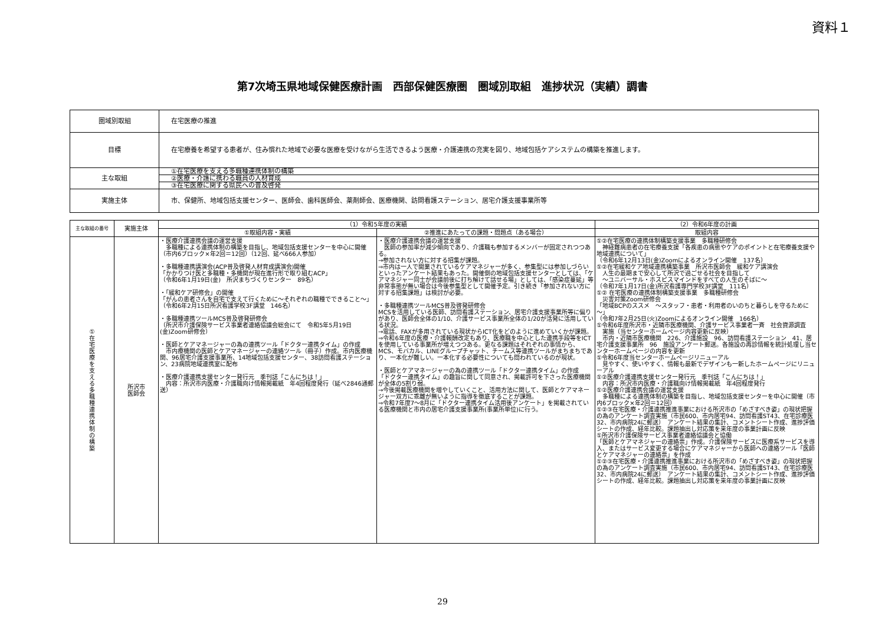資料１
第7次埼玉県地域保健医療計画　西部保健医療圏　圏域別取組　進捗状況（実績）調書
| 圏域別取組 | 在宅医療の推進 |
| 目標 | 在宅療養を希望する患者が、住み慣れた地域で必要な医療を受けながら生活できるよう医療・介護連携の充実を図り、地域包括ケアシステムの構築を推進します。 |
| 主な取組 | ①在宅医療を支える多職種連携体制の構築 ②医療・介護に携わる職員の人材育成 ③在宅医療に関する県民への普及啓発 |
| 実施主体 | 市、保健所、地域包括支援センター、医師会、歯科医師会、薬剤師会、医療機関、訪問看護ステーション、居宅介護支援事業所等 |
| 主な取組の番号 | 実施主体 | （1）令和5年度の実績 | | （2）令和6年度の計画 |
| --- | --- | --- | --- | --- |
| | | ①取組内容・実績 | ②推進にあたっての課題・問題点（ある場合） | 取組内容 |
| ① 在 宅 医 療 を 支 え る 多 職 種 連 携 体 制 の 構 築 | 所沢市 医師会 | ・医療介護連携会議の運営支援 多職種による連携体制の構築を目指し、地域包括支援センターを中心に開催 （市内6ブロック×年2回＝12回）（12回、延べ666人参加） ・多職種連携講演会(ACP普及啓発人材育成講演会)開催 「かかりつけ医と多職種・多機関が現在進行形で取り組むACP」 （令和6年1月19日(金) 所沢まちづくりセンター 89名） ・「緩和ケア研修会」の開催 「がんの患者さんを自宅で支えて行くために～それぞれの職種でできること～」 （令和6年2月15日所沢看護学校3F講堂 146名） ・多職種連携ツールMCS普及啓発研修会 （所沢市介護保険サービス事業者連絡協議会総会にて 令和5年5月19日(金)Zoom研修会） ・医師とケアマネージャーの為の連携ツール「ドクター連携タイム」の作成 市内療機関の医師とケアマネージャーの連絡ツール（冊子）作成。市内医療機関、96居宅介護支援事業所、14地域包括支援センター、38訪問看護ステーション、23病院地域連携室に配布 ・医療介護連携支援センター発行元 季刊誌「こんにちは！」 内容：所沢市内医療・介護職向け情報掲載紙 年4回程度発行（延べ2846通郵送） | ・医療介護連携会議の運営支援 医師の参加率が減少傾向であり、介護職も参加するメンバーが固定されつつある。 →参加されない方に対する招集が課題。 ⇒市内は一人で開業されているケアマネジャーが多く、参集型には参加しづらいといったアンケート結果もあった。開催側の地域包括支援センターとしては、「ケアマネジャー同士が会議前後に打ち解けて話せる場」としては、「感染症蔓延」等非常事態が無い場合は今後参集型として開催予定。引き続き「参加されない方に対する招集課題」は検討が必要。 ・多職種連携ツールMCS普及啓発研修会 MCSを活用している医師、訪問看護ステーション、居宅介護支援事業所等に偏りがあり、医師会全体の1/10、介護サービス事業所全体の1/20が活発に活用している状況。 →電話、FAXが多用されている現状からICT化をどのように進めていくかが課題。 ⇒令和6年度の医療・介護報酬改定もあり、医療職を中心とした連携手段等をICTを使用している事業所が増えつつある。更なる課題はそれぞれの事情から、MCS、モバカル、LINEグループチャット、チームス等連携ツールがまちまちであり、一本化が難しい。一本化する必要性についても問われているのが現状。 ・医師とケアマネージャーの為の連携ツール「ドクター連携タイム」の作成 「ドクター連携タイム」の趣旨に関して同意され、掲載許可を下さった医療機関が全体の5割り弱。 →今後掲載医療機関を増やしていくこと、活用方法に関して、医師とケアマネージャー双方に乖離が無いように指導を徹底することが課題。 ⇒令和7年度7～8月に「ドクター連携タイム活用後アンケート」を掲載されている医療機関と市内の居宅介護支援事業所(事業所単位)に行う。 | ①②在宅医療の連携体制構築支援事業 多職種研修会 神経難病患者の在宅療養支援「各疾患の病態やケアのポイントと在宅療養支援や地域連携について」 （令和6年12月13日(金)Zoomによるオンライン開催 137名） ①②在宅緩和ケア地域連携構築事業 所沢市医師会 緩和ケア講演会 人生の最期まで安心して所沢で過ごせる社会を目指して ～ユニバーサル・ホスピスマインドをすべての人生のそばに～ （令和7年1月17日(金)所沢看護専門学校3F講堂 111名） ①② 在宅医療の連携体制構築支援事業 多職種研修会 災害対策Zoom研修会 「地域BCPのススメ ～スタッフ・患者・利用者のいのちと暮らしを守るために～」 （令和7年2月25日(火)Zoomによるオンライン開催 166名） ①令和6年度所沢市・近隣市医療機関、介護サービス事業者一斉 社会資源調査 実施（当センターホームページ内容更新に反映） 市内・近隣市医療機関 226、介護施設 96、訪問看護ステーション 41、居宅介護支援事業所 96 施設アンケート郵送。各施設の再診情報を統計処理し当センターホームページの内容を更新 ①令和6年度当センターホームページリニューアル 見やすく、使いやすく、情報も最新でデザインも一新したホームページにリニューアル ①②医療介護連携支援センター発行元 季刊誌「こんにちは！」 内容：所沢市内医療・介護職向け情報掲載紙 年4回程度発行 ①②医療介護連携会議の運営支援 多職種による連携体制の構築を目指し、地域包括支援センターを中心に開催（市内6ブロック×年2回＝12回） ①②③在宅医療・介護連携推進事業における所沢市の「めざすべき姿」の現状把握の為のアンケート調査実施（市民600、市内居宅94、訪問看護ST43、在宅診療医32、市内病院24に郵送） アンケート結果の集計、コメントシート作成、進捗評価シートの作成、経年比較。課題抽出し対応策を来年度の事業計画に反映 ①所沢市介護保険サービス事業者連絡協議会と協働 「医師とケアマネジャーの連絡票」作成。介護保険サービスに医療系サービスを導入、またはサービス変更する場合にケアマネジャーから医師への連絡ツール「医師とケアマネジャーの連絡票」を作成 ①②③在宅医療・介護連携推進事業における所沢市の「めざすべき姿」の現状把握の為のアンケート調査実施（市民600、市内居宅94、訪問看護ST43、在宅診療医32、市内病院24に郵送） アンケート結果の集計、コメントシート作成、進捗評価シートの作成、経年比較。課題抽出し対応策を来年度の事業計画に反映 |
29